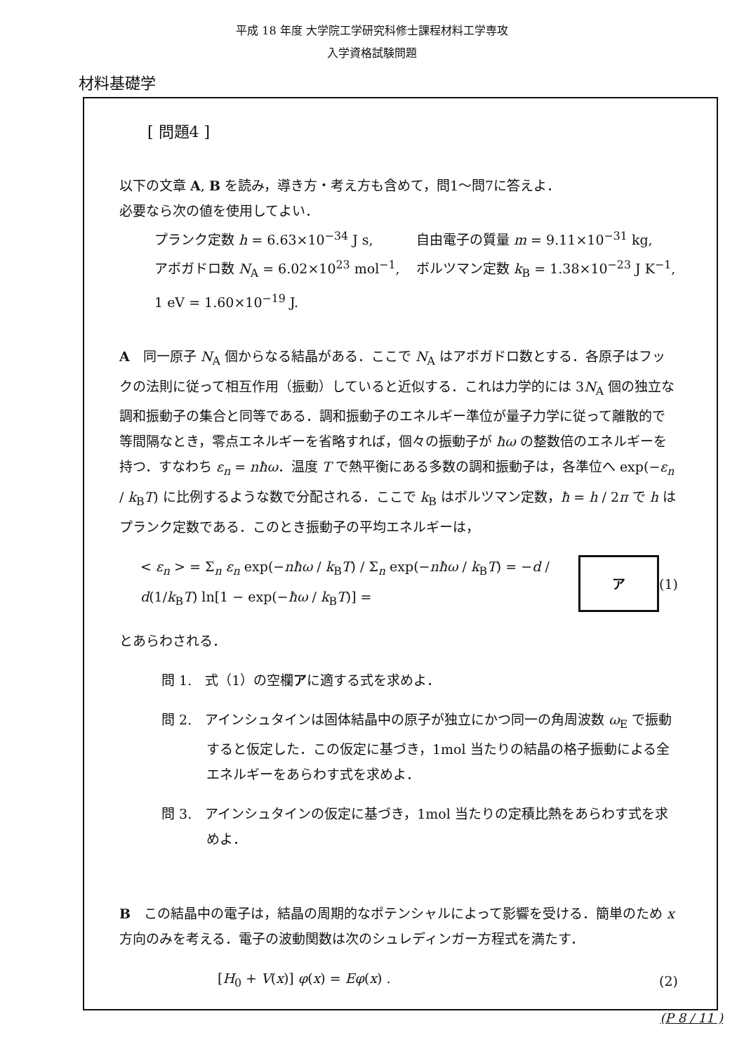平成 18 年度 大学院工学研究科修士課程材料工学専攻
入学資格試験問題
材料基礎学
[ 問題4 ]
以下の文章 A, B を読み，導き方・考え方も含めて，問1～問7に答えよ．
必要なら次の値を使用してよい．
プランク定数 h = 6.63×10<sup>−34</sup> J s, 自由電子の質量 m = 9.11×10<sup>−31</sup> kg,
アボガドロ数 N<sub>A</sub> = 6.02×10<sup>23</sup> mol<sup>−1</sup>, ボルツマン定数 k<sub>B</sub> = 1.38×10<sup>−23</sup> J K<sup>−1</sup>,
1 eV = 1.60×10<sup>−19</sup> J.
A　同一原子 N<sub>A</sub> 個からなる結晶がある．ここで N<sub>A</sub> はアボガドロ数とする．各原子はフックの法則に従って相互作用（振動）していると近似する．これは力学的には 3N<sub>A</sub> 個の独立な調和振動子の集合と同等である．調和振動子のエネルギー準位が量子力学に従って離散的で等間隔なとき，零点エネルギーを省略すれば，個々の振動子が ħω の整数倍のエネルギーを持つ．すなわち ε<sub>n</sub> = nħω．温度 T で熱平衡にある多数の調和振動子は，各準位へ exp(−ε<sub>n</sub> / k<sub>B</sub>T) に比例するような数で分配される．ここで k<sub>B</sub> はボルツマン定数，ħ = h / 2π で h はプランク定数である．このとき振動子の平均エネルギーは，
< ε<sub>n</sub> > = Σ<sub>n</sub> ε<sub>n</sub> exp(−nħω / k<sub>B</sub>T) / Σ<sub>n</sub> exp(−nħω / k<sub>B</sub>T) = −d / d(1/k<sub>B</sub>T) ln[1 − exp(−ħω / k<sub>B</sub>T)] = ア (1)
とあらわされる．
問 1.　式（1）の空欄アに適する式を求めよ．
問 2.　アインシュタインは固体結晶中の原子が独立にかつ同一の角周波数 ω<sub>E</sub> で振動すると仮定した．この仮定に基づき，1mol 当たりの結晶の格子振動による全エネルギーをあらわす式を求めよ．
問 3.　アインシュタインの仮定に基づき，1mol 当たりの定積比熱をあらわす式を求めよ．
B　この結晶中の電子は，結晶の周期的なポテンシャルによって影響を受ける．簡単のため x 方向のみを考える．電子の波動関数は次のシュレディンガー方程式を満たす．
[H<sub>0</sub> + V(x)] φ(x) = Eφ(x) . (2)
(P 8 / 11 )